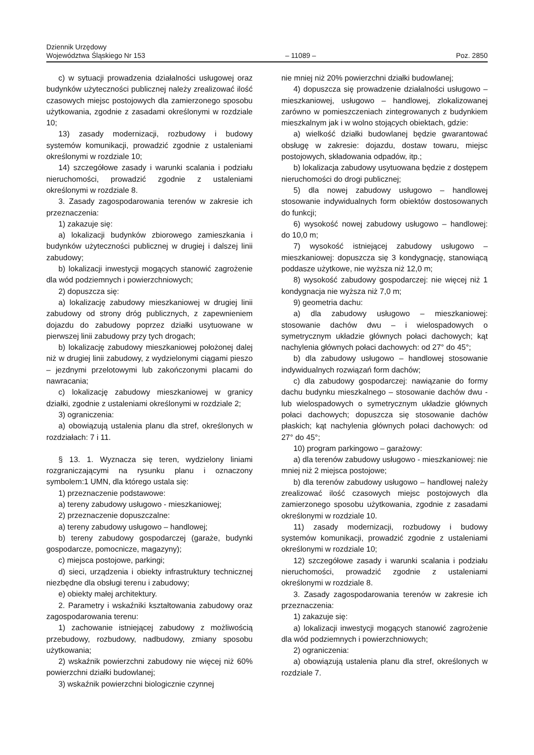Dziennik Urzędowy
Województwa Śląskiego Nr 153
– 11089 –
Poz. 2850
c) w sytuacji prowadzenia działalności usługowej oraz budynków użyteczności publicznej należy zrealizować ilość czasowych miejsc postojowych dla zamierzonego sposobu użytkowania, zgodnie z zasadami określonymi w rozdziale 10;
13) zasady modernizacji, rozbudowy i budowy systemów komunikacji, prowadzić zgodnie z ustaleniami określonymi w rozdziale 10;
14) szczegółowe zasady i warunki scalania i podziału nieruchomości, prowadzić zgodnie z ustaleniami określonymi w rozdziale 8.
3. Zasady zagospodarowania terenów w zakresie ich przeznaczenia:
1) zakazuje się:
a) lokalizacji budynków zbiorowego zamieszkania i budynków użyteczności publicznej w drugiej i dalszej linii zabudowy;
b) lokalizacji inwestycji mogących stanowić zagrożenie dla wód podziemnych i powierzchniowych;
2) dopuszcza się:
a) lokalizację zabudowy mieszkaniowej w drugiej linii zabudowy od strony dróg publicznych, z zapewnieniem dojazdu do zabudowy poprzez działki usytuowane w pierwszej linii zabudowy przy tych drogach;
b) lokalizację zabudowy mieszkaniowej położonej dalej niż w drugiej linii zabudowy, z wydzielonymi ciągami pieszo – jezdnymi przelotowymi lub zakończonymi placami do nawracania;
c) lokalizację zabudowy mieszkaniowej w granicy działki, zgodnie z ustaleniami określonymi w rozdziale 2;
3) ograniczenia:
a) obowiązują ustalenia planu dla stref, określonych w rozdziałach: 7 i 11.
§ 13. 1. Wyznacza się teren, wydzielony liniami rozgraniczającymi na rysunku planu i oznaczony symbolem:1 UMN, dla którego ustala się:
1) przeznaczenie podstawowe:
a) tereny zabudowy usługowo - mieszkaniowej;
2) przeznaczenie dopuszczalne:
a) tereny zabudowy usługowo – handlowej;
b) tereny zabudowy gospodarczej (garaże, budynki gospodarcze, pomocnicze, magazyny);
c) miejsca postojowe, parkingi;
d) sieci, urządzenia i obiekty infrastruktury technicznej niezbędne dla obsługi terenu i zabudowy;
e) obiekty małej architektury.
2. Parametry i wskaźniki kształtowania zabudowy oraz zagospodarowania terenu:
1) zachowanie istniejącej zabudowy z możliwością przebudowy, rozbudowy, nadbudowy, zmiany sposobu użytkowania;
2) wskaźnik powierzchni zabudowy nie więcej niż 60% powierzchni działki budowlanej;
3) wskaźnik powierzchni biologicznie czynnej
nie mniej niż 20% powierzchni działki budowlanej;
4) dopuszcza się prowadzenie działalności usługowo – mieszkaniowej, usługowo – handlowej, zlokalizowanej zarówno w pomieszczeniach zintegrowanych z budynkiem mieszkalnym jak i w wolno stojących obiektach, gdzie:
a) wielkość działki budowlanej będzie gwarantować obsługę w zakresie: dojazdu, dostaw towaru, miejsc postojowych, składowania odpadów, itp.;
b) lokalizacja zabudowy usytuowana będzie z dostępem nieruchomości do drogi publicznej;
5) dla nowej zabudowy usługowo – handlowej stosowanie indywidualnych form obiektów dostosowanych do funkcji;
6) wysokość nowej zabudowy usługowo – handlowej: do 10,0 m;
7) wysokość istniejącej zabudowy usługowo – mieszkaniowej: dopuszcza się 3 kondygnację, stanowiącą poddasze użytkowe, nie wyższa niż 12,0 m;
8) wysokość zabudowy gospodarczej: nie więcej niż 1 kondygnacja nie wyższa niż 7,0 m;
9) geometria dachu:
a) dla zabudowy usługowo – mieszkaniowej: stosowanie dachów dwu – i wielospadowych o symetrycznym układzie głównych połaci dachowych; kąt nachylenia głównych połaci dachowych: od 27° do 45°;
b) dla zabudowy usługowo – handlowej stosowanie indywidualnych rozwiązań form dachów;
c) dla zabudowy gospodarczej: nawiązanie do formy dachu budynku mieszkalnego – stosowanie dachów dwu - lub wielospadowych o symetrycznym układzie głównych połaci dachowych; dopuszcza się stosowanie dachów płaskich; kąt nachylenia głównych połaci dachowych: od 27° do 45°;
10) program parkingowo – garażowy:
a) dla terenów zabudowy usługowo - mieszkaniowej: nie mniej niż 2 miejsca postojowe;
b) dla terenów zabudowy usługowo – handlowej należy zrealizować ilość czasowych miejsc postojowych dla zamierzonego sposobu użytkowania, zgodnie z zasadami określonymi w rozdziale 10.
11) zasady modernizacji, rozbudowy i budowy systemów komunikacji, prowadzić zgodnie z ustaleniami określonymi w rozdziale 10;
12) szczegółowe zasady i warunki scalania i podziału nieruchomości, prowadzić zgodnie z ustaleniami określonymi w rozdziale 8.
3. Zasady zagospodarowania terenów w zakresie ich przeznaczenia:
1) zakazuje się:
a) lokalizacji inwestycji mogących stanowić zagrożenie dla wód podziemnych i powierzchniowych;
2) ograniczenia:
a) obowiązują ustalenia planu dla stref, określonych w rozdziale 7.